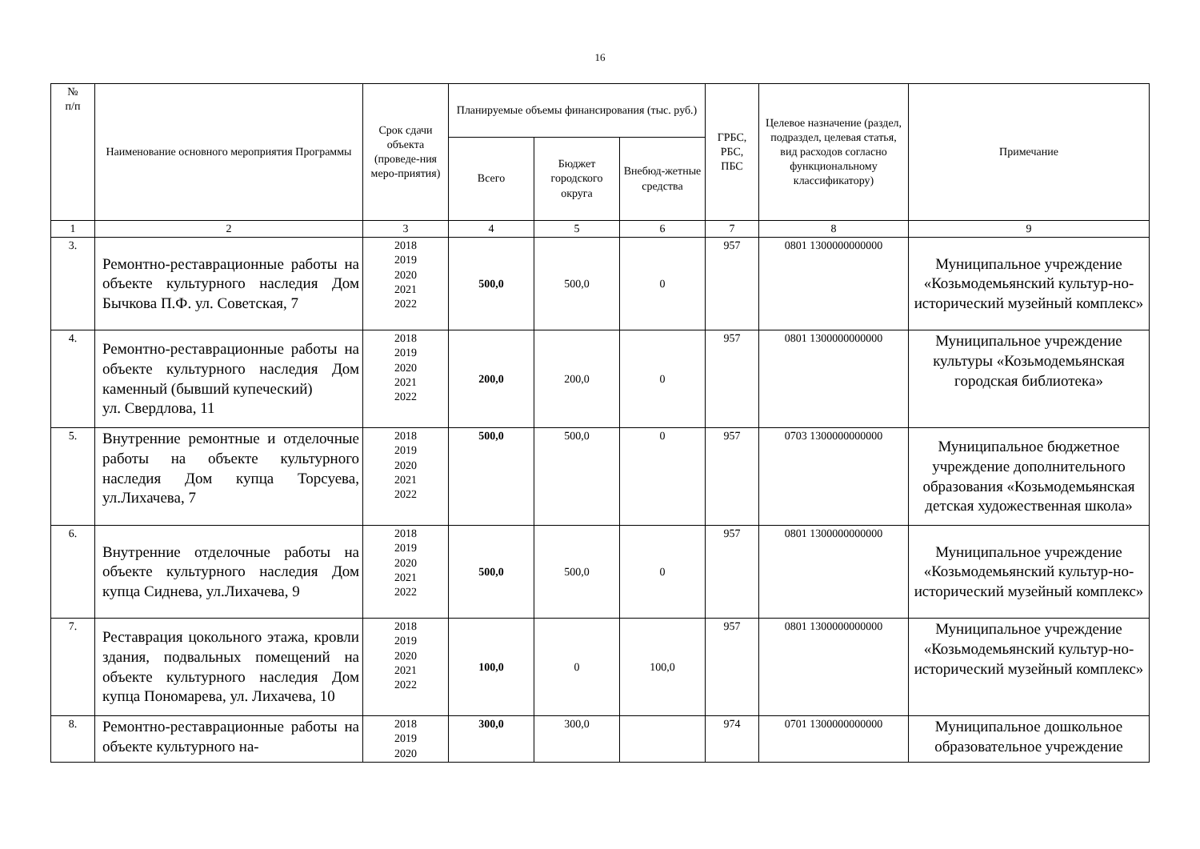16
| № п/п | Наименование основного мероприятия Программы | Срок сдачи объекта (проведе-ния меро-приятия) | Планируемые объемы финансирования (тыс. руб.) | | | ГРБС, РБС, ПБС | Целевое назначение (раздел, подраздел, целевая статья, вид расходов согласно функциональному классификатору) | Примечание |
| --- | --- | --- | --- | --- | --- | --- | --- | --- |
| | | | Всего | Бюджет городского округа | Внебюд-жетные средства | | | |
| 1 | 2 | 3 | 4 | 5 | 6 | 7 | 8 | 9 |
| 3. | Ремонтно-реставрационные работы на объекте культурного наследия Дом Бычкова П.Ф. ул. Советская, 7 | 2018 2019 2020 2021 2022 | 500,0 | 500,0 | 0 | 957 | 0801 1300000000000 | Муниципальное учреждение «Козьмодемьянский культур-но-исторический музейный комплекс» |
| 4. | Ремонтно-реставрационные работы на объекте культурного наследия Дом каменный (бывший купеческий) ул. Свердлова, 11 | 2018 2019 2020 2021 2022 | 200,0 | 200,0 | 0 | 957 | 0801 1300000000000 | Муниципальное учреждение культуры «Козьмодемьянская городская библиотека» |
| 5. | Внутренние ремонтные и отделочные работы на объекте культурного наследия Дом купца Торсуева, ул.Лихачева, 7 | 2018 2019 2020 2021 2022 | 500,0 | 500,0 | 0 | 957 | 0703 1300000000000 | Муниципальное бюджетное учреждение дополнительного образования «Козьмодемьянская детская художественная школа» |
| 6. | Внутренние отделочные работы на объекте культурного наследия Дом купца Сиднева, ул.Лихачева, 9 | 2018 2019 2020 2021 2022 | 500,0 | 500,0 | 0 | 957 | 0801 1300000000000 | Муниципальное учреждение «Козьмодемьянский культур-но-исторический музейный комплекс» |
| 7. | Реставрация цокольного этажа, кровли здания, подвальных помещений на объекте культурного наследия Дом купца Пономарева, ул. Лихачева, 10 | 2018 2019 2020 2021 2022 | 100,0 | 0 | 100,0 | 957 | 0801 1300000000000 | Муниципальное учреждение «Козьмодемьянский культур-но-исторический музейный комплекс» |
| 8. | Ремонтно-реставрационные работы на объекте культурного на- | 2018 2019 2020 | 300,0 | 300,0 | | 974 | 0701 1300000000000 | Муниципальное дошкольное образовательное учреждение |